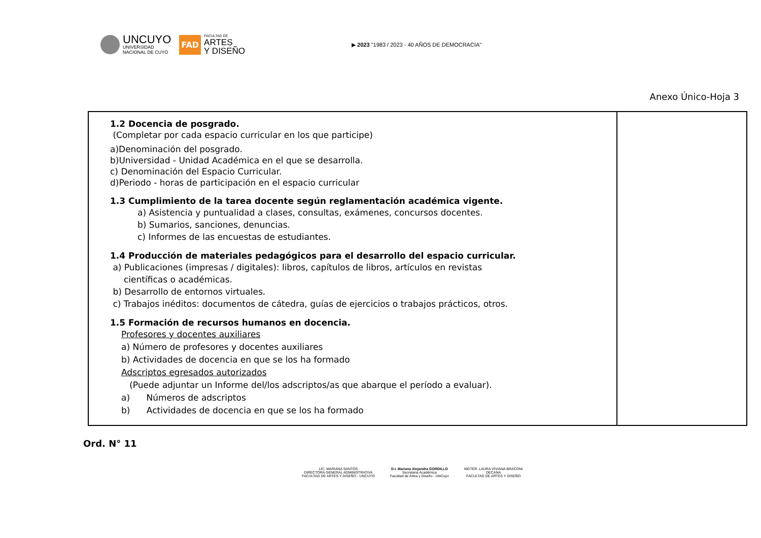UNCUYO
UNIVERSIDAD
NACIONAL DE CUYO
FAD
FACULTAD DE
ARTES
Y DISEÑO
▶ 2023 "1983 / 2023 - 40 AÑOS DE DEMOCRACIA"
Anexo Único-Hoja 3
| 1.2 Docencia de posgrado. (Completar por cada espacio curricular en los que participe) a)Denominación del posgrado. b)Universidad - Unidad Académica en el que se desarrolla. c) Denominación del Espacio Curricular. d)Periodo - horas de participación en el espacio curricular 1.3 Cumplimiento de la tarea docente según reglamentación académica vigente. a) Asistencia y puntualidad a clases, consultas, exámenes, concursos docentes. b) Sumarios, sanciones, denuncias. c) Informes de las encuestas de estudiantes. 1.4 Producción de materiales pedagógicos para el desarrollo del espacio curricular. a) Publicaciones (impresas / digitales): libros, capítulos de libros, artículos en revistas científicas o académicas. b) Desarrollo de entornos virtuales. c) Trabajos inéditos: documentos de cátedra, guías de ejercicios o trabajos prácticos, otros. 1.5 Formación de recursos humanos en docencia. Profesores y docentes auxiliares a) Número de profesores y docentes auxiliares b) Actividades de docencia en que se los ha formado Adscriptos egresados autorizados (Puede adjuntar un Informe del/los adscriptos/as que abarque el período a evaluar). a) Números de adscriptos b) Actividades de docencia en que se los ha formado | |
Ord. N° 11
LIC. MARIANA SANTOS
DIRECTORA GENERAL ADMINISTRATIVA
FACULTAD DE ARTES Y DISEÑO - UNCUYO
D.I. Mariana Alejandra GORDILLO
Secretaria Académica
Facultad de Artes y Diseño - UNCuyo
MGTER. LAURA VIVIANA BRACONI
DECANA
FACULTAD DE ARTES Y DISEÑO